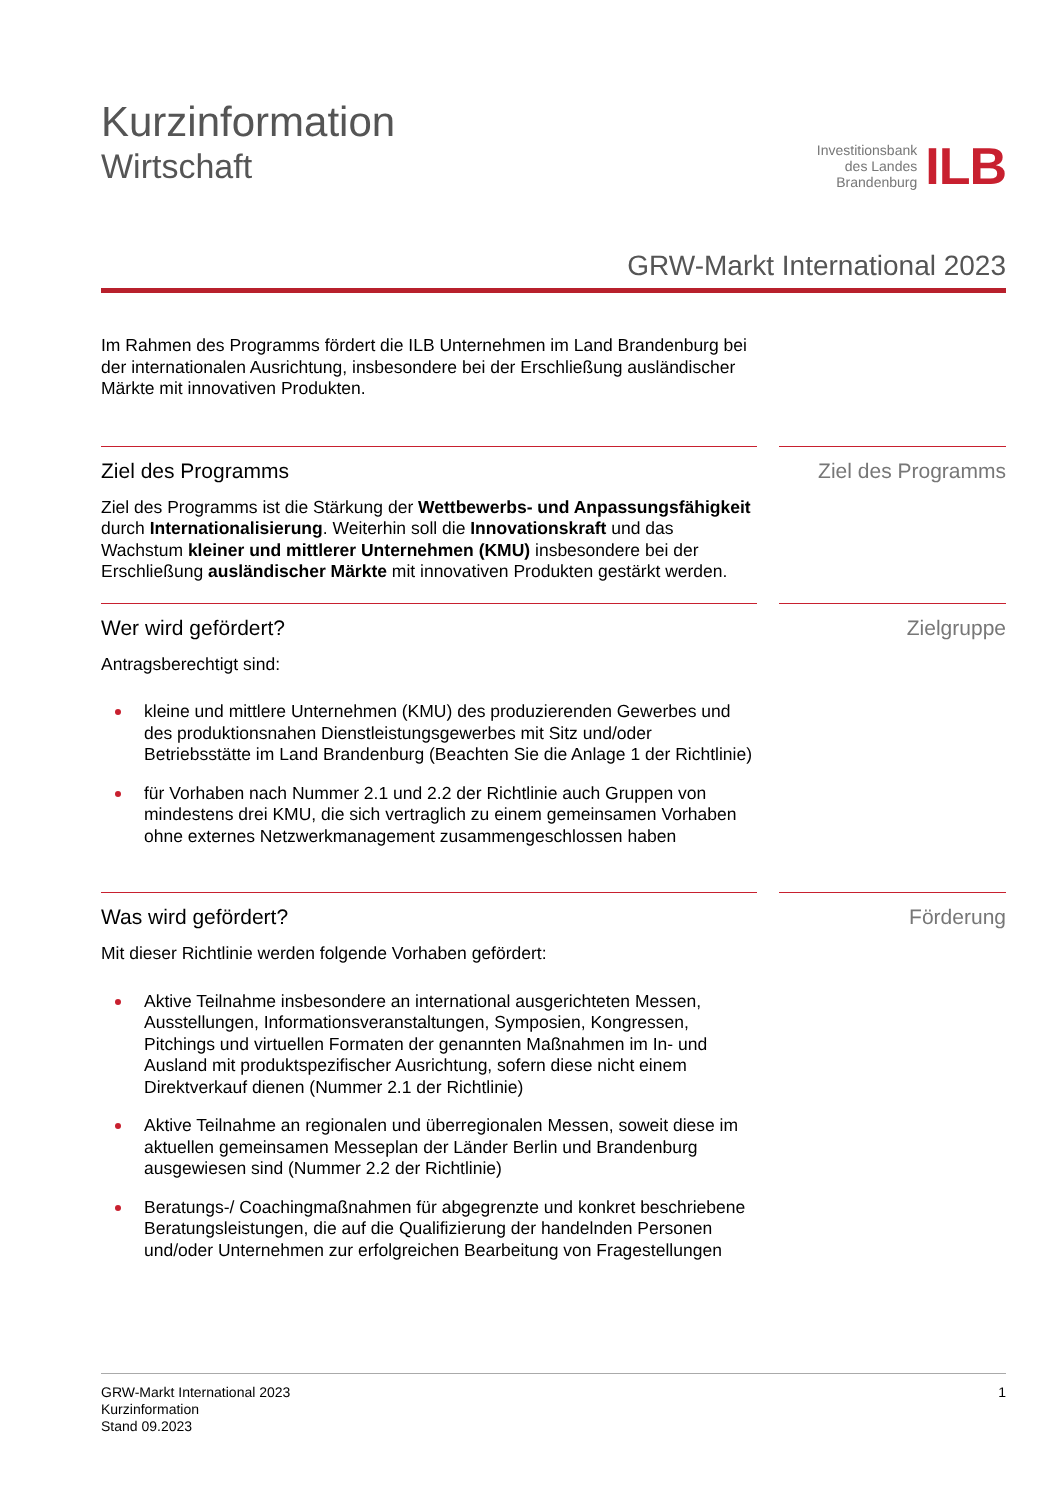Kurzinformation
Wirtschaft
Investitionsbank
des Landes
Brandenburg
ILB
GRW-Markt International 2023
Im Rahmen des Programms fördert die ILB Unternehmen im Land Brandenburg bei der internationalen Ausrichtung, insbesondere bei der Erschließung ausländischer Märkte mit innovativen Produkten.
Ziel des Programms
Ziel des Programms ist die Stärkung der Wettbewerbs- und Anpassungsfähigkeit durch Internationalisierung. Weiterhin soll die Innovationskraft und das Wachstum kleiner und mittlerer Unternehmen (KMU) insbesondere bei der Erschließung ausländischer Märkte mit innovativen Produkten gestärkt werden.
Ziel des Programms
Wer wird gefördert?
Antragsberechtigt sind:
kleine und mittlere Unternehmen (KMU) des produzierenden Gewerbes und des produktionsnahen Dienstleistungsgewerbes mit Sitz und/oder Betriebsstätte im Land Brandenburg (Beachten Sie die Anlage 1 der Richtlinie)
für Vorhaben nach Nummer 2.1 und 2.2 der Richtlinie auch Gruppen von mindestens drei KMU, die sich vertraglich zu einem gemeinsamen Vorhaben ohne externes Netzwerkmanagement zusammengeschlossen haben
Zielgruppe
Was wird gefördert?
Mit dieser Richtlinie werden folgende Vorhaben gefördert:
Aktive Teilnahme insbesondere an international ausgerichteten Messen, Ausstellungen, Informationsveranstaltungen, Symposien, Kongressen, Pitchings und virtuellen Formaten der genannten Maßnahmen im In- und Ausland mit produktspezifischer Ausrichtung, sofern diese nicht einem Direktverkauf dienen (Nummer 2.1 der Richtlinie)
Aktive Teilnahme an regionalen und überregionalen Messen, soweit diese im aktuellen gemeinsamen Messeplan der Länder Berlin und Brandenburg ausgewiesen sind (Nummer 2.2 der Richtlinie)
Beratungs-/ Coachingmaßnahmen für abgegrenzte und konkret beschriebene Beratungsleistungen, die auf die Qualifizierung der handelnden Personen und/oder Unternehmen zur erfolgreichen Bearbeitung von Fragestellungen
Förderung
GRW-Markt International 2023
Kurzinformation
Stand 09.2023
1